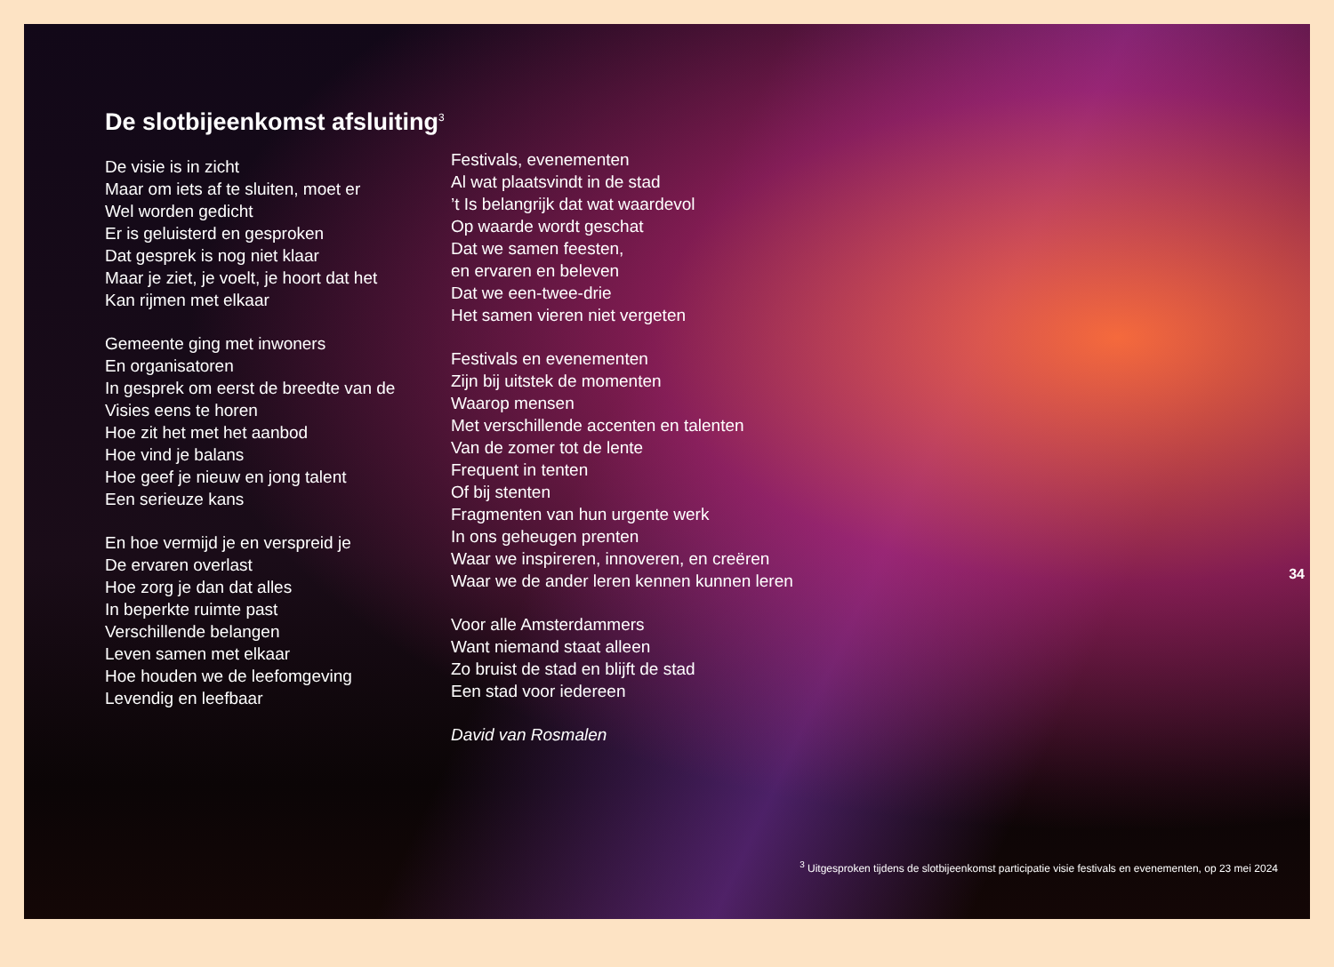De slotbijeenkomst afsluiting<sup>3</sup>
De visie is in zicht
Maar om iets af te sluiten, moet er
Wel worden gedicht
Er is geluisterd en gesproken
Dat gesprek is nog niet klaar
Maar je ziet, je voelt, je hoort dat het
Kan rijmen met elkaar
Gemeente ging met inwoners
En organisatoren
In gesprek om eerst de breedte van de
Visies eens te horen
Hoe zit het met het aanbod
Hoe vind je balans
Hoe geef je nieuw en jong talent
Een serieuze kans
En hoe vermijd je en verspreid je
De ervaren overlast
Hoe zorg je dan dat alles
In beperkte ruimte past
Verschillende belangen
Leven samen met elkaar
Hoe houden we de leefomgeving
Levendig en leefbaar
Festivals, evenementen
Al wat plaatsvindt in de stad
’t Is belangrijk dat wat waardevol
Op waarde wordt geschat
Dat we samen feesten,
en ervaren en beleven
Dat we een-twee-drie
Het samen vieren niet vergeten
Festivals en evenementen
Zijn bij uitstek de momenten
Waarop mensen
Met verschillende accenten en talenten
Van de zomer tot de lente
Frequent in tenten
Of bij stenten
Fragmenten van hun urgente werk
In ons geheugen prenten
Waar we inspireren, innoveren, en creëren
Waar we de ander leren kennen kunnen leren
Voor alle Amsterdammers
Want niemand staat alleen
Zo bruist de stad en blijft de stad
Een stad voor iedereen
David van Rosmalen
34
<sup>3</sup> Uitgesproken tijdens de slotbijeenkomst participatie visie festivals en evenementen, op 23 mei 2024